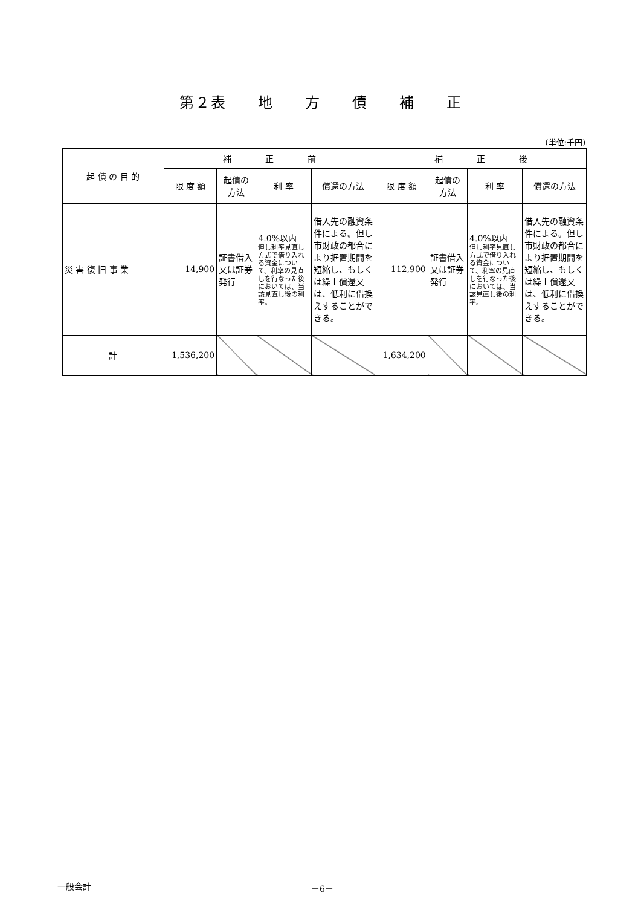第２表　　地　　方　　債　　補　　正
(単位:千円)
| 起 債 の 目 的 | 補 正 前 | | | | 補 正 後 | | | |
| --- | --- | --- | --- | --- | --- | --- | --- | --- |
| | 限 度 額 | 起債の 方法 | 利 率 | 償還の方法 | 限 度 額 | 起債の 方法 | 利 率 | 償還の方法 |
| 災 害 復 旧 事 業 | 14,900 | 証書借入又は証券発行 | 4.0%以内 但し利率見直し方式で借り入れる資金について、利率の見直しを行なった後においては、当該見直し後の利率。 | 借入先の融資条件による。但し市財政の都合により据置期間を短縮し、もしくは繰上償還又は、低利に借換えすることができる。 | 112,900 | 証書借入又は証券発行 | 4.0%以内 但し利率見直し方式で借り入れる資金について、利率の見直しを行なった後においては、当該見直し後の利率。 | 借入先の融資条件による。但し市財政の都合により据置期間を短縮し、もしくは繰上償還又は、低利に借換えすることができる。 |
| 計 | 1,536,200 | | | | 1,634,200 | | | |
一般会計 －6－